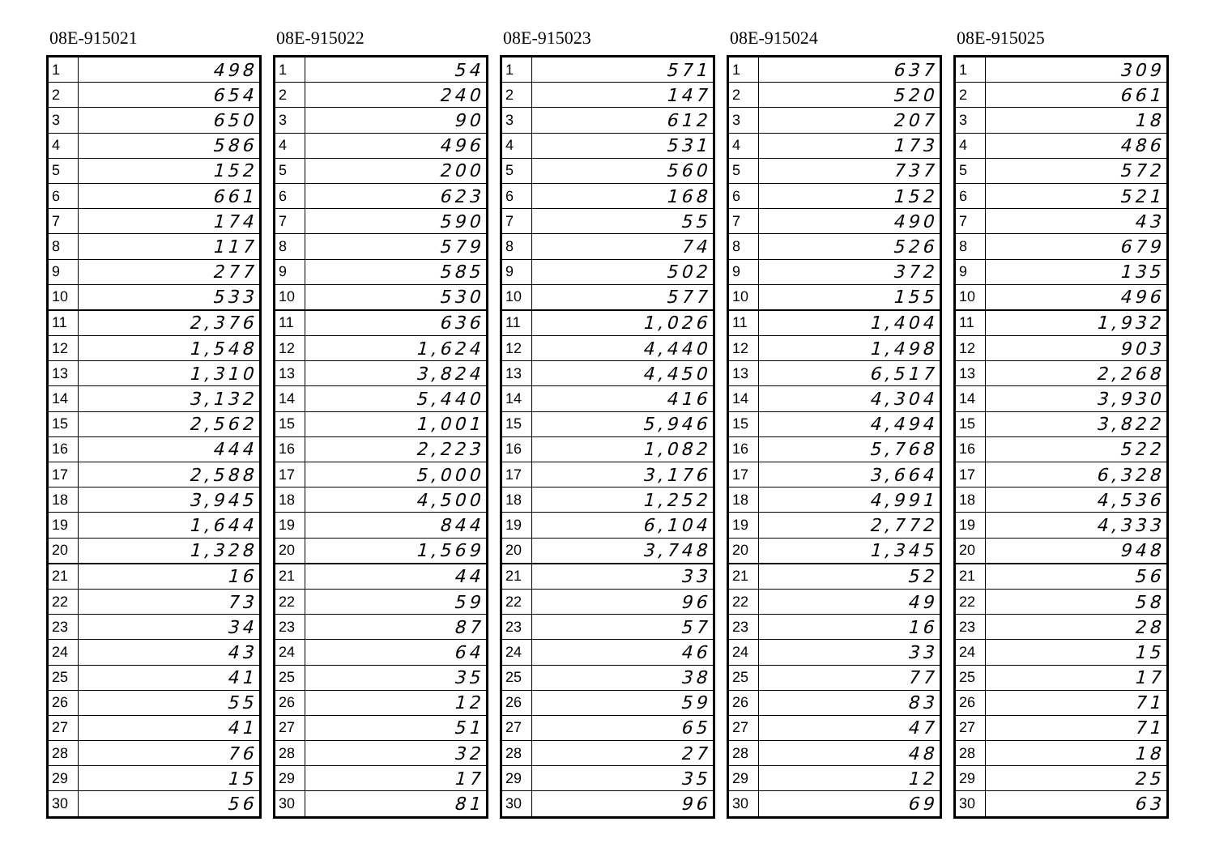08E-915021
| 1 | 498 |
| 2 | 654 |
| 3 | 650 |
| 4 | 586 |
| 5 | 152 |
| 6 | 661 |
| 7 | 174 |
| 8 | 117 |
| 9 | 277 |
| 10 | 533 |
| 11 | 2,376 |
| 12 | 1,548 |
| 13 | 1,310 |
| 14 | 3,132 |
| 15 | 2,562 |
| 16 | 444 |
| 17 | 2,588 |
| 18 | 3,945 |
| 19 | 1,644 |
| 20 | 1,328 |
| 21 | 16 |
| 22 | 73 |
| 23 | 34 |
| 24 | 43 |
| 25 | 41 |
| 26 | 55 |
| 27 | 41 |
| 28 | 76 |
| 29 | 15 |
| 30 | 56 |
08E-915022
| 1 | 54 |
| 2 | 240 |
| 3 | 90 |
| 4 | 496 |
| 5 | 200 |
| 6 | 623 |
| 7 | 590 |
| 8 | 579 |
| 9 | 585 |
| 10 | 530 |
| 11 | 636 |
| 12 | 1,624 |
| 13 | 3,824 |
| 14 | 5,440 |
| 15 | 1,001 |
| 16 | 2,223 |
| 17 | 5,000 |
| 18 | 4,500 |
| 19 | 844 |
| 20 | 1,569 |
| 21 | 44 |
| 22 | 59 |
| 23 | 87 |
| 24 | 64 |
| 25 | 35 |
| 26 | 12 |
| 27 | 51 |
| 28 | 32 |
| 29 | 17 |
| 30 | 81 |
08E-915023
| 1 | 571 |
| 2 | 147 |
| 3 | 612 |
| 4 | 531 |
| 5 | 560 |
| 6 | 168 |
| 7 | 55 |
| 8 | 74 |
| 9 | 502 |
| 10 | 577 |
| 11 | 1,026 |
| 12 | 4,440 |
| 13 | 4,450 |
| 14 | 416 |
| 15 | 5,946 |
| 16 | 1,082 |
| 17 | 3,176 |
| 18 | 1,252 |
| 19 | 6,104 |
| 20 | 3,748 |
| 21 | 33 |
| 22 | 96 |
| 23 | 57 |
| 24 | 46 |
| 25 | 38 |
| 26 | 59 |
| 27 | 65 |
| 28 | 27 |
| 29 | 35 |
| 30 | 96 |
08E-915024
| 1 | 637 |
| 2 | 520 |
| 3 | 207 |
| 4 | 173 |
| 5 | 737 |
| 6 | 152 |
| 7 | 490 |
| 8 | 526 |
| 9 | 372 |
| 10 | 155 |
| 11 | 1,404 |
| 12 | 1,498 |
| 13 | 6,517 |
| 14 | 4,304 |
| 15 | 4,494 |
| 16 | 5,768 |
| 17 | 3,664 |
| 18 | 4,991 |
| 19 | 2,772 |
| 20 | 1,345 |
| 21 | 52 |
| 22 | 49 |
| 23 | 16 |
| 24 | 33 |
| 25 | 77 |
| 26 | 83 |
| 27 | 47 |
| 28 | 48 |
| 29 | 12 |
| 30 | 69 |
08E-915025
| 1 | 309 |
| 2 | 661 |
| 3 | 18 |
| 4 | 486 |
| 5 | 572 |
| 6 | 521 |
| 7 | 43 |
| 8 | 679 |
| 9 | 135 |
| 10 | 496 |
| 11 | 1,932 |
| 12 | 903 |
| 13 | 2,268 |
| 14 | 3,930 |
| 15 | 3,822 |
| 16 | 522 |
| 17 | 6,328 |
| 18 | 4,536 |
| 19 | 4,333 |
| 20 | 948 |
| 21 | 56 |
| 22 | 58 |
| 23 | 28 |
| 24 | 15 |
| 25 | 17 |
| 26 | 71 |
| 27 | 71 |
| 28 | 18 |
| 29 | 25 |
| 30 | 63 |